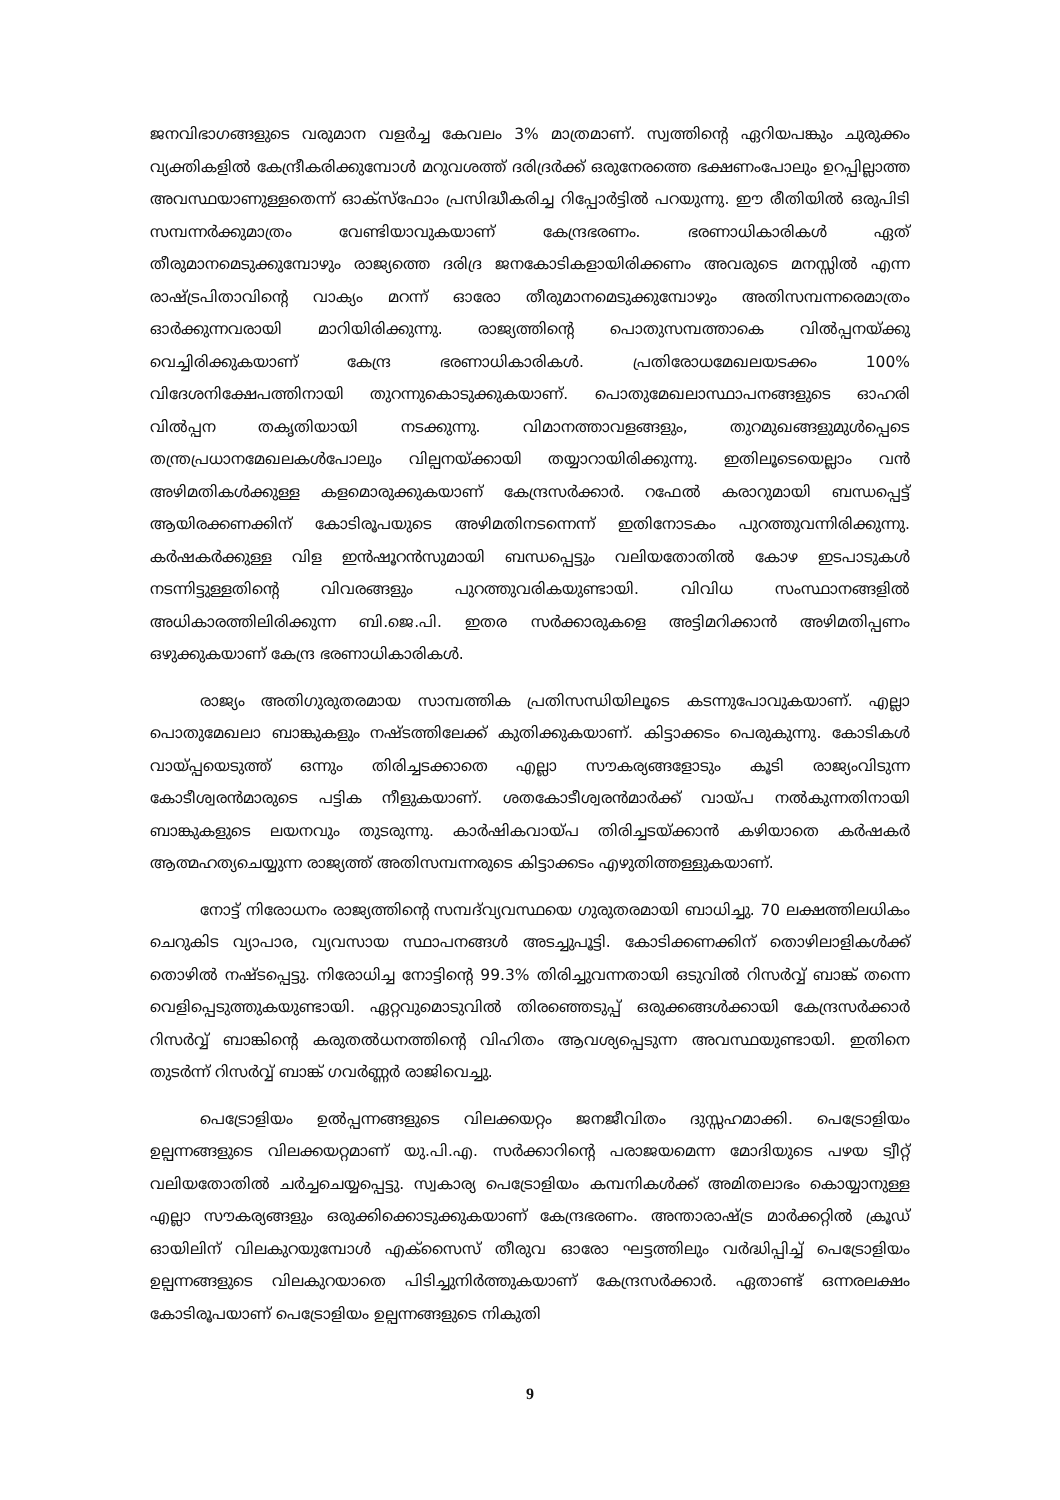ജനവിഭാഗങ്ങളുടെ വരുമാന വളർച്ച കേവലം 3% മാത്രമാണ്. സ്വത്തിന്റെ ഏറിയപങ്കും ചുരുക്കം വ്യക്തികളിൽ കേന്ദ്രീകരിക്കുമ്പോൾ മറുവശത്ത് ദരിദ്രർക്ക് ഒരുനേരത്തെ ഭക്ഷണംപോലും ഉറപ്പില്ലാത്ത അവസ്ഥയാണുള്ളതെന്ന് ഓക്സ്ഫോം പ്രസിദ്ധീകരിച്ച റിപ്പോർട്ടിൽ പറയുന്നു. ഈ രീതിയിൽ ഒരുപിടി സമ്പന്നർക്കുമാത്രം വേണ്ടിയാവുകയാണ് കേന്ദ്രഭരണം. ഭരണാധികാരികൾ ഏത് തീരുമാനമെടുക്കുമ്പോഴും രാജ്യത്തെ ദരിദ്ര ജനകോടികളായിരിക്കണം അവരുടെ മനസ്സിൽ എന്ന രാഷ്ട്രപിതാവിന്റെ വാക്യം മറന്ന് ഓരോ തീരുമാനമെടുക്കുമ്പോഴും അതിസമ്പന്നരെമാത്രം ഓർക്കുന്നവരായി മാറിയിരിക്കുന്നു. രാജ്യത്തിന്റെ പൊതുസമ്പത്താകെ വിൽപ്പനയ്ക്കു വെച്ചിരിക്കുകയാണ് കേന്ദ്ര ഭരണാധികാരികൾ. പ്രതിരോധമേഖലയടക്കം 100% വിദേശനിക്ഷേപത്തിനായി തുറന്നുകൊടുക്കുകയാണ്. പൊതുമേഖലാസ്ഥാപനങ്ങളുടെ ഓഹരി വിൽപ്പന തകൃതിയായി നടക്കുന്നു. വിമാനത്താവളങ്ങളും, തുറമുഖങ്ങളുമുൾപ്പെടെ തന്ത്രപ്രധാനമേഖലകൾപോലും വില്പനയ്ക്കായി തയ്യാറായിരിക്കുന്നു. ഇതിലൂടെയെല്ലാം വൻ അഴിമതികൾക്കുള്ള കളമൊരുക്കുകയാണ് കേന്ദ്രസർക്കാർ. റഫേൽ കരാറുമായി ബന്ധപ്പെട്ട് ആയിരക്കണക്കിന് കോടിരൂപയുടെ അഴിമതിനടന്നെന്ന് ഇതിനോടകം പുറത്തുവന്നിരിക്കുന്നു. കർഷകർക്കുള്ള വിള ഇൻഷൂറൻസുമായി ബന്ധപ്പെട്ടും വലിയതോതിൽ കോഴ ഇടപാടുകൾ നടന്നിട്ടുള്ളതിന്റെ വിവരങ്ങളും പുറത്തുവരികയുണ്ടായി. വിവിധ സംസ്ഥാനങ്ങളിൽ അധികാരത്തിലിരിക്കുന്ന ബി.ജെ.പി. ഇതര സർക്കാരുകളെ അട്ടിമറിക്കാൻ അഴിമതിപ്പണം ഒഴുക്കുകയാണ് കേന്ദ്ര ഭരണാധികാരികൾ.
രാജ്യം അതിഗുരുതരമായ സാമ്പത്തിക പ്രതിസന്ധിയിലൂടെ കടന്നുപോവുകയാണ്. എല്ലാ പൊതുമേഖലാ ബാങ്കുകളും നഷ്ടത്തിലേക്ക് കുതിക്കുകയാണ്. കിട്ടാക്കടം പെരുകുന്നു. കോടികൾ വായ്പ്പയെടുത്ത് ഒന്നും തിരിച്ചടക്കാതെ എല്ലാ സൗകര്യങ്ങളോടും കൂടി രാജ്യംവിടുന്ന കോടീശ്വരൻമാരുടെ പട്ടിക നീളുകയാണ്. ശതകോടീശ്വരൻമാർക്ക് വായ്പ നൽകുന്നതിനായി ബാങ്കുകളുടെ ലയനവും തുടരുന്നു. കാർഷികവായ്പ തിരിച്ചടയ്ക്കാൻ കഴിയാതെ കർഷകർ ആത്മഹത്യചെയ്യുന്ന രാജ്യത്ത് അതിസമ്പന്നരുടെ കിട്ടാക്കടം എഴുതിത്തള്ളുകയാണ്.
നോട്ട് നിരോധനം രാജ്യത്തിന്റെ സമ്പദ്‌വ്യവസ്ഥയെ ഗുരുതരമായി ബാധിച്ചു. 70 ലക്ഷത്തിലധികം ചെറുകിട വ്യാപാര, വ്യവസായ സ്ഥാപനങ്ങൾ അടച്ചുപൂട്ടി. കോടിക്കണക്കിന് തൊഴിലാളികൾക്ക് തൊഴിൽ നഷ്ടപ്പെട്ടു. നിരോധിച്ച നോട്ടിന്റെ 99.3% തിരിച്ചുവന്നതായി ഒടുവിൽ റിസർവ്വ് ബാങ്ക് തന്നെ വെളിപ്പെടുത്തുകയുണ്ടായി. ഏറ്റവുമൊടുവിൽ തിരഞ്ഞെടുപ്പ് ഒരുക്കങ്ങൾക്കായി കേന്ദ്രസർക്കാർ റിസർവ്വ് ബാങ്കിന്റെ കരുതൽധനത്തിന്റെ വിഹിതം ആവശ്യപ്പെടുന്ന അവസ്ഥയുണ്ടായി. ഇതിനെ തുടർന്ന് റിസർവ്വ് ബാങ്ക് ഗവർണ്ണർ രാജിവെച്ചു.
പെട്രോളിയം ഉൽപ്പന്നങ്ങളുടെ വിലക്കയറ്റം ജനജീവിതം ദുസ്സഹമാക്കി. പെട്രോളിയം ഉല്പന്നങ്ങളുടെ വിലക്കയറ്റമാണ് യു.പി.എ. സർക്കാറിന്റെ പരാജയമെന്ന മോദിയുടെ പഴയ ട്വീറ്റ് വലിയതോതിൽ ചർച്ചചെയ്യപ്പെട്ടു. സ്വകാര്യ പെട്രോളിയം കമ്പനികൾക്ക് അമിതലാഭം കൊയ്യാനുള്ള എല്ലാ സൗകര്യങ്ങളും ഒരുക്കിക്കൊടുക്കുകയാണ് കേന്ദ്രഭരണം. അന്താരാഷ്ട്ര മാർക്കറ്റിൽ ക്രൂഡ് ഓയിലിന് വിലകുറയുമ്പോൾ എക്സൈസ് തീരുവ ഓരോ ഘട്ടത്തിലും വർദ്ധിപ്പിച്ച് പെട്രോളിയം ഉല്പന്നങ്ങളുടെ വിലകുറയാതെ പിടിച്ചുനിർത്തുകയാണ് കേന്ദ്രസർക്കാർ. ഏതാണ്ട് ഒന്നരലക്ഷം കോടിരൂപയാണ് പെട്രോളിയം ഉല്പന്നങ്ങളുടെ നികുതി
9